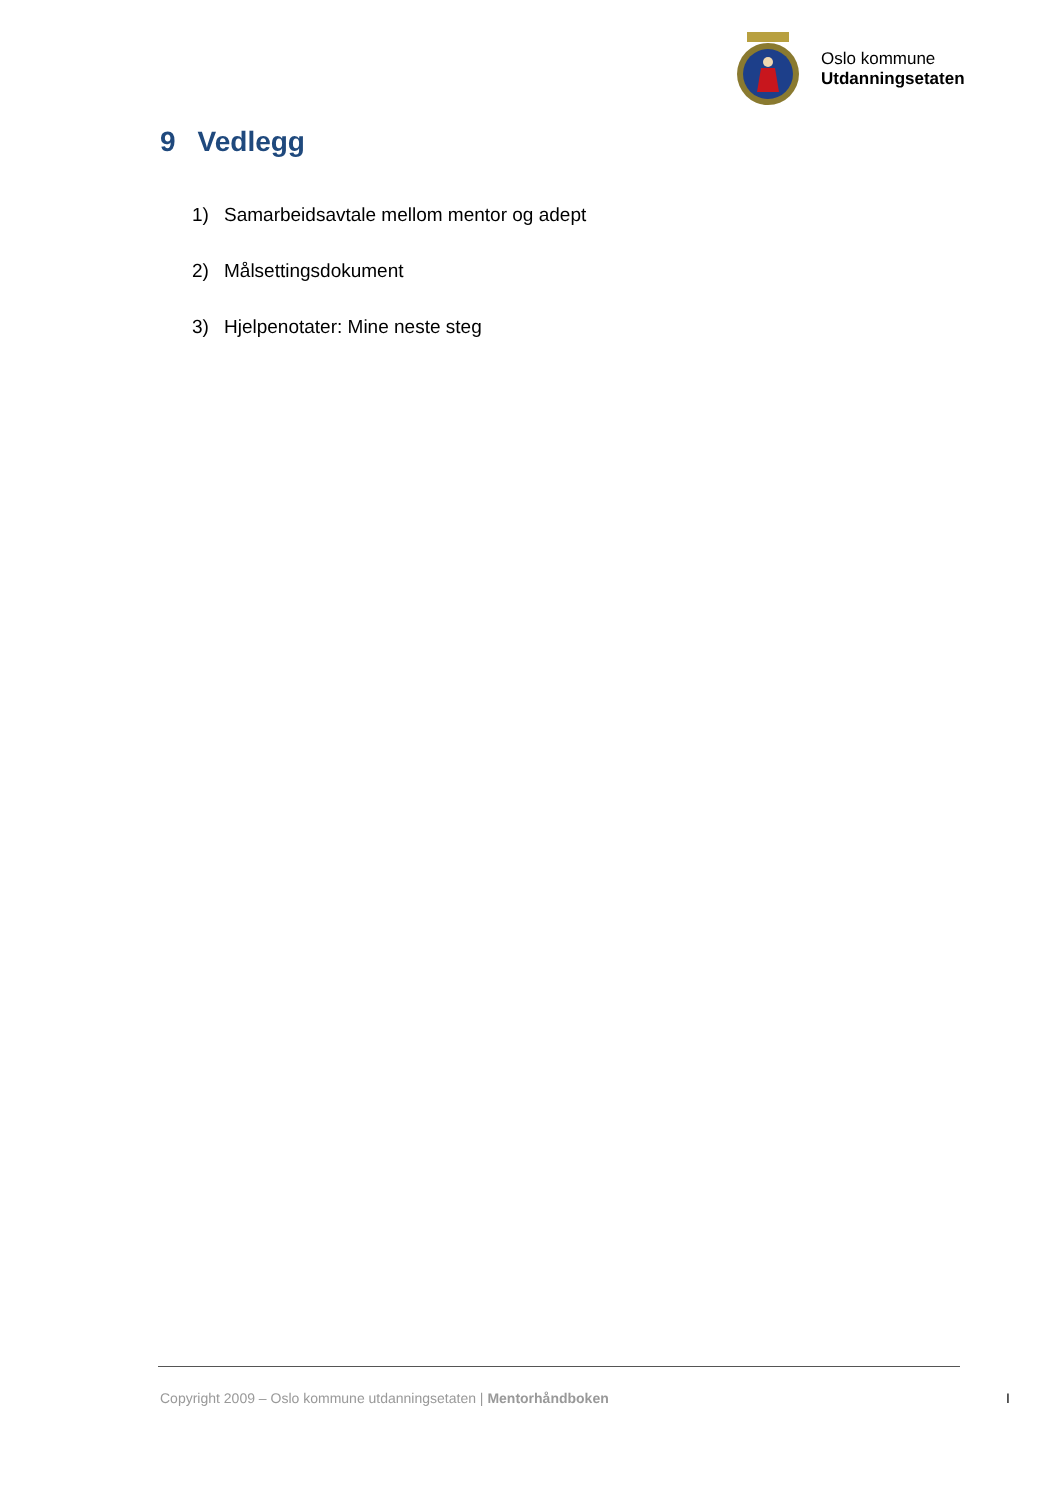Oslo kommune
Utdanningsetaten
9 Vedlegg
1) Samarbeidsavtale mellom mentor og adept
2) Målsettingsdokument
3) Hjelpenotater: Mine neste steg
Copyright 2009 – Oslo kommune utdanningsetaten | Mentorhåndboken
I